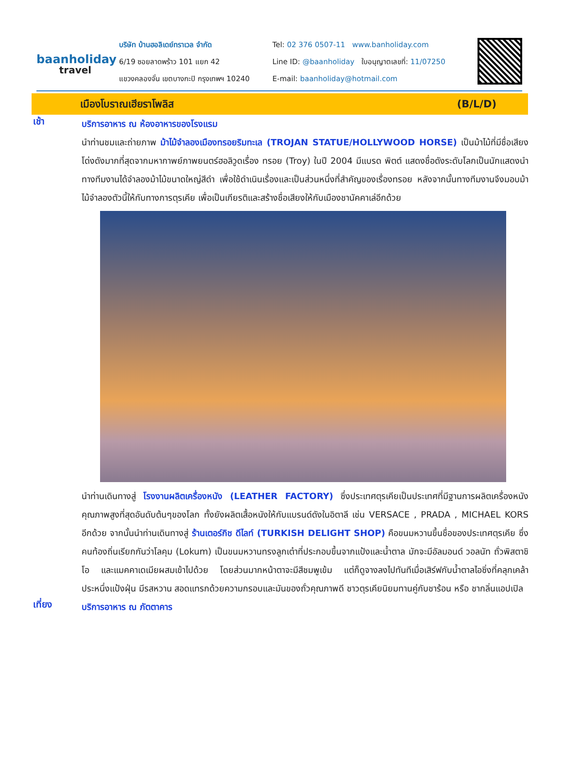baanholiday
travel
บริษัท บ้านฮอลิเดย์ทราเวล จำกัด
6/19 ซอยลาดพร้าว 101 แยก 42
แขวงคลองจั่น เขตบางกะปิ กรุงเทพฯ 10240
Tel: 02 376 0507-11 www.banholiday.com
Line ID: @baanholiday ใบอนุญาตเลขที่: 11/07250
E-mail: baanholiday@hotmail.com
เมืองโบราณเฮียราโพลิส (B/L/D)
เช้า
บริการอาหาร ณ ห้องอาหารของโรงแรม
นำท่านชมและถ่ายภาพ ม้าไม้จำลองเมืองทรอยริมทะเล (TROJAN STATUE/HOLLYWOOD HORSE) เป็นม้าไม้ที่มีชื่อเสียงโด่งดังมากที่สุดจากมหากาพย์ภาพยนตร์ฮอลิวูดเรื่อง ทรอย (Troy) ในปี 2004 มีแบรด พิตต์ แสดงชื่อดังระดับโลกเป็นนักแสดงนำ ทางทีมงานได้จำลองม้าไม้ขนาดใหญ่สีดำ เพื่อใช้ดำเนินเรื่องและเป็นส่วนหนึ่งที่สำคัญของเรื่องทรอย หลังจากนั้นทางทีมงานจึงมอบม้าไม้จำลองตัวนี้ให้กับทางการตุรเคีย เพื่อเป็นเกียรติและสร้างชื่อเสียงให้กับเมืองชานัคคาเล่อีกด้วย
นำท่านเดินทางสู่ โรงงานผลิตเครื่องหนัง (LEATHER FACTORY) ซึ่งประเทศตุรเคียเป็นประเทศที่มีฐานการผลิตเครื่องหนังคุณภาพสูงที่สุดอันดับต้นๆของโลก ทั้งยังผลิตเสื้อหนังให้กับแบรนด์ดังในอิตาลี เช่น VERSACE , PRADA , MICHAEL KORS อีกด้วย จากนั้นนำท่านเดินทางสู่ ร้านเตอร์กิช ดีไลท์ (TURKISH DELIGHT SHOP) คือขนมหวานขึ้นชื่อของประเทศตุรเคีย ซึ่งคนท้องถิ่นเรียกกันว่าโลคุม (Lokum) เป็นขนมหวานทรงลูกเต๋าที่ประกอบขึ้นจากแป้งและน้ำตาล มักจะมีอัลมอนด์ วอลนัท ถั่วพิสตาชิโอ และแมคคาเดเมียผสมเข้าไปด้วย โดยส่วนมากหน้าตาจะมีสีชมพูเข้ม แต่ก็ดูจางลงไปทันทีเมื่อเสิร์ฟกับน้ำตาลไอซิ่งที่คลุกเคล้าประหนึ่งแป้งฝุ่น มีรสหวาน สอดแทรกด้วยความกรอบและมันของถั่วคุณภาพดี ชาวตุรเคียนิยมทานคู่กับชาร้อน หรือ ชากลิ่นแอปเปิล
เที่ยง
บริการอาหาร ณ ภัตตาคาร